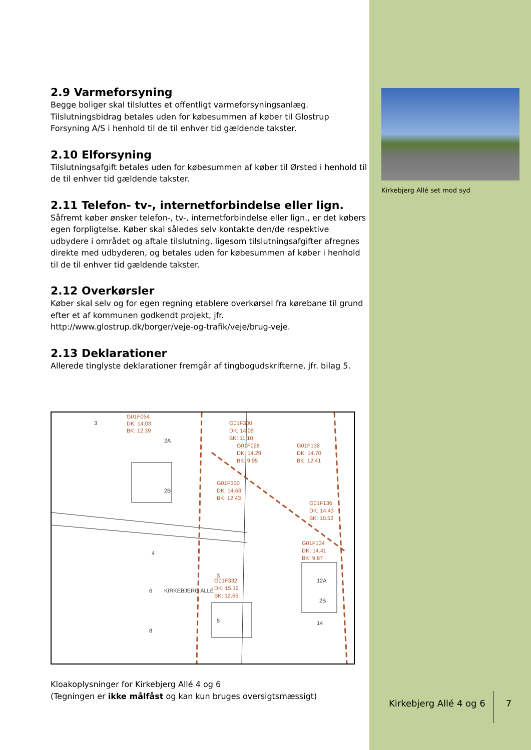2.9 Varmeforsyning
Begge boliger skal tilsluttes et offentligt varmeforsyningsanlæg. Tilslutningsbidrag betales uden for købesummen af køber til Glostrup Forsyning A/S i henhold til de til enhver tid gældende takster.
2.10 Elforsyning
Tilslutningsafgift betales uden for købesummen af køber til Ørsted i henhold til de til enhver tid gældende takster.
2.11 Telefon- tv-, internetforbindelse eller lign.
Såfremt køber ønsker telefon-, tv-, internetforbindelse eller lign., er det købers egen forpligtelse. Køber skal således selv kontakte den/de respektive udbydere i området og aftale tilslutning, ligesom tilslutningsafgifter afregnes direkte med udbyderen, og betales uden for købesummen af køber i henhold til de til enhver tid gældende takster.
2.12 Overkørsler
Køber skal selv og for egen regning etablere overkørsel fra kørebane til grund efter et af kommunen godkendt projekt, jfr. http://www.glostrup.dk/borger/veje-og-trafik/veje/brug-veje.
2.13 Deklarationer
Allerede tinglyste deklarationer fremgår af tingbogudskrifterne, jfr. bilag 5.
G01F054
DK: 14.03
BK: 12.39
G01F300
DK: 14.09
BK: 11.10
G01F028
DK: 14.29
BK: 9.95
G01F138
DK: 14.70
BK: 12.41
G01F330
DK: 14.63
BK: 12.43
G01F136
DK: 14.43
BK: 10.52
G01F134
DK: 14.41
BK: 9.87
G01F332
DK: 15.12
BK: 12.66
3
2A
2B
4
6
8
KIRKEBJERG ALLÉ
3
5
12A
2B
14
Kloakoplysninger for Kirkebjerg Allé 4 og 6
(Tegningen er ikke målfåst og kan kun bruges oversigtsmæssigt)
Kirkebjerg Allé set mod syd
Kirkebjerg Allé 4 og 6 7